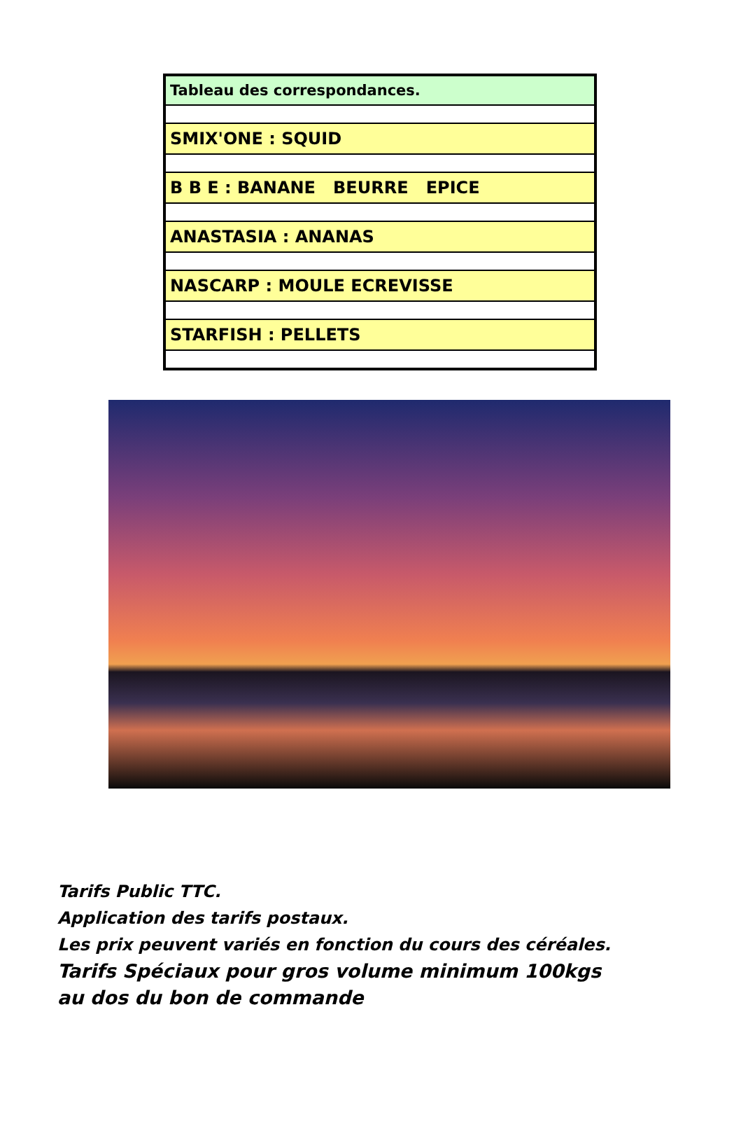| | Tableau des correspondances. |
| SMIX'ONE : SQUID | |
| B B E : BANANE BEURRE EPICE | |
| ANASTASIA : ANANAS | |
| NASCARP : MOULE ECREVISSE | |
| STARFISH : PELLETS | |
Tarifs Public TTC.
Application des tarifs postaux.
Les prix peuvent variés en fonction du cours des céréales.
Tarifs Spéciaux pour gros volume minimum 100kgs
au dos du bon de commande